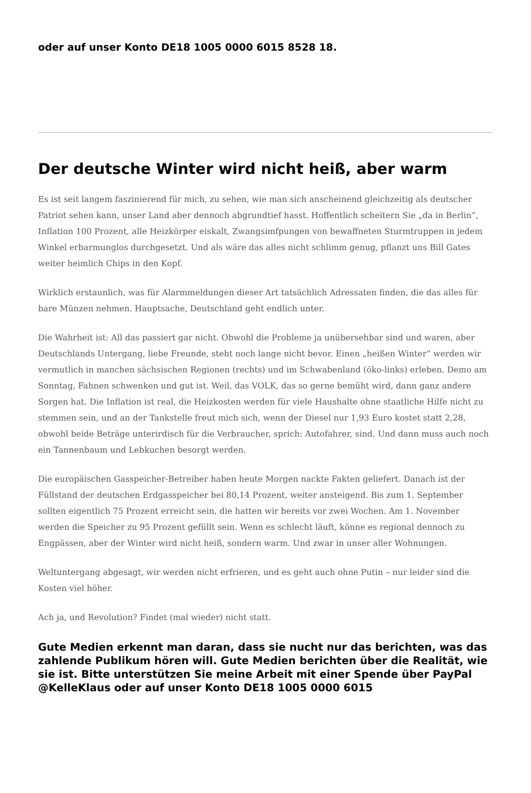oder auf unser Konto DE18 1005 0000 6015 8528 18.
Der deutsche Winter wird nicht heiß, aber warm
Es ist seit langem faszinierend für mich, zu sehen, wie man sich anscheinend gleichzeitig als deutscher Patriot sehen kann, unser Land aber dennoch abgrundtief hasst. Hoffentlich scheitern Sie „da in Berlin“, Inflation 100 Prozent, alle Heizkörper eiskalt, Zwangsimfpungen von bewaffneten Sturmtruppen in jedem Winkel erbarmunglos durchgesetzt. Und als wäre das alles nicht schlimm genug, pflanzt uns Bill Gates weiter heimlich Chips in den Kopf.
Wirklich erstaunlich, was für Alarmmeldungen dieser Art tatsächlich Adressaten finden, die das alles für bare Münzen nehmen. Hauptsache, Deutschland geht endlich unter.
Die Wahrheit ist: All das passiert gar nicht. Obwohl die Probleme ja unübersehbar sind und waren, aber Deutschlands Untergang, liebe Freunde, steht noch lange nicht bevor. Einen „heißen Winter“ werden wir vermutlich in manchen sächsischen Regionen (rechts) und im Schwabenland (öko-links) erleben. Demo am Sonntag, Fahnen schwenken und gut ist. Weil, das VOLK, das so gerne bemüht wird, dann ganz andere Sorgen hat. Die Inflation ist real, die Heizkosten werden für viele Haushalte ohne staatliche Hilfe nicht zu stemmen sein, und an der Tankstelle freut mich sich, wenn der Diesel nur 1,93 Euro kostet statt 2,28, obwohl beide Beträge unterirdisch für die Verbraucher, sprich: Autofahrer, sind. Und dann muss auch noch ein Tannenbaum und Lebkuchen besorgt werden.
Die europäischen Gasspeicher-Betreiber haben heute Morgen nackte Fakten geliefert. Danach ist der Füllstand der deutschen Erdgasspeicher bei 80,14 Prozent, weiter ansteigend. Bis zum 1. September sollten eigentlich 75 Prozent erreicht sein, die hatten wir bereits vor zwei Wochen. Am 1. November werden die Speicher zu 95 Prozent gefüllt sein. Wenn es schlecht läuft, könne es regional dennoch zu Engpässen, aber der Winter wird nicht heiß, sondern warm. Und zwar in unser aller Wohnungen.
Weltuntergang abgesagt, wir werden nicht erfrieren, und es geht auch ohne Putin – nur leider sind die Kosten viel höher.
Ach ja, und Revolution? Findet (mal wieder) nicht statt.
Gute Medien erkennt man daran, dass sie nucht nur das berichten, was das zahlende Publikum hören will. Gute Medien berichten über die Realität, wie sie ist. Bitte unterstützen Sie meine Arbeit mit einer Spende über PayPal @KelleKlaus oder auf unser Konto DE18 1005 0000 6015